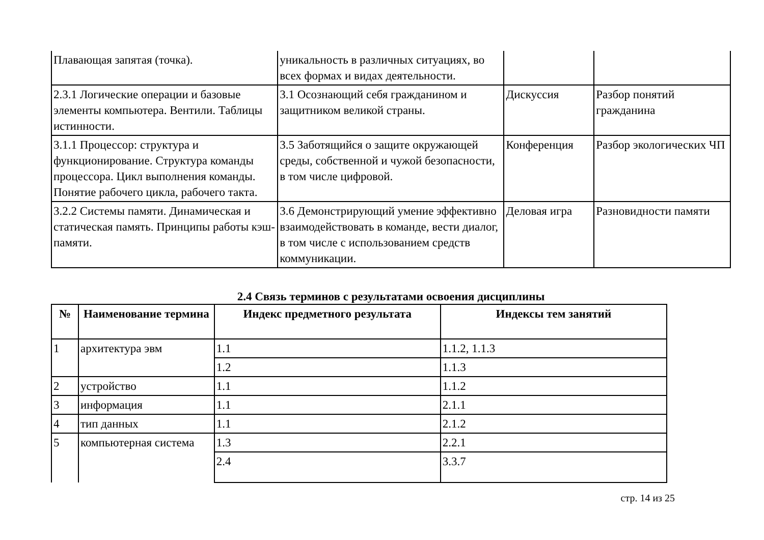| Плавающая запятая (точка). | уникальность в различных ситуациях, во всех формах и видах деятельности. | | |
| 2.3.1 Логические операции и базовые элементы компьютера. Вентили. Таблицы истинности. | 3.1 Осознающий себя гражданином и защитником великой страны. | Дискуссия | Разбор понятий гражданина |
| 3.1.1 Процессор: структура и функционирование. Структура команды процессора. Цикл выполнения команды. Понятие рабочего цикла, рабочего такта. | 3.5 Заботящийся о защите окружающей среды, собственной и чужой безопасности, в том числе цифровой. | Конференция | Разбор экологических ЧП |
| 3.2.2 Системы памяти. Динамическая и статическая память. Принципы работы кэш-памяти. | 3.6 Демонстрирующий умение эффективно взаимодействовать в команде, вести диалог, в том числе с использованием средств коммуникации. | Деловая игра | Разновидности памяти |
2.4 Связь терминов с результатами освоения дисциплины
| № | Наименование термина | Индекс предметного результата | Индексы тем занятий |
| --- | --- | --- | --- |
| 1 | архитектура эвм | 1.1 | 1.1.2, 1.1.3 |
| | | 1.2 | 1.1.3 |
| 2 | устройство | 1.1 | 1.1.2 |
| 3 | информация | 1.1 | 2.1.1 |
| 4 | тип данных | 1.1 | 2.1.2 |
| 5 | компьютерная система | 1.3 | 2.2.1 |
| | | 2.4 | 3.3.7 |
стр. 14 из 25